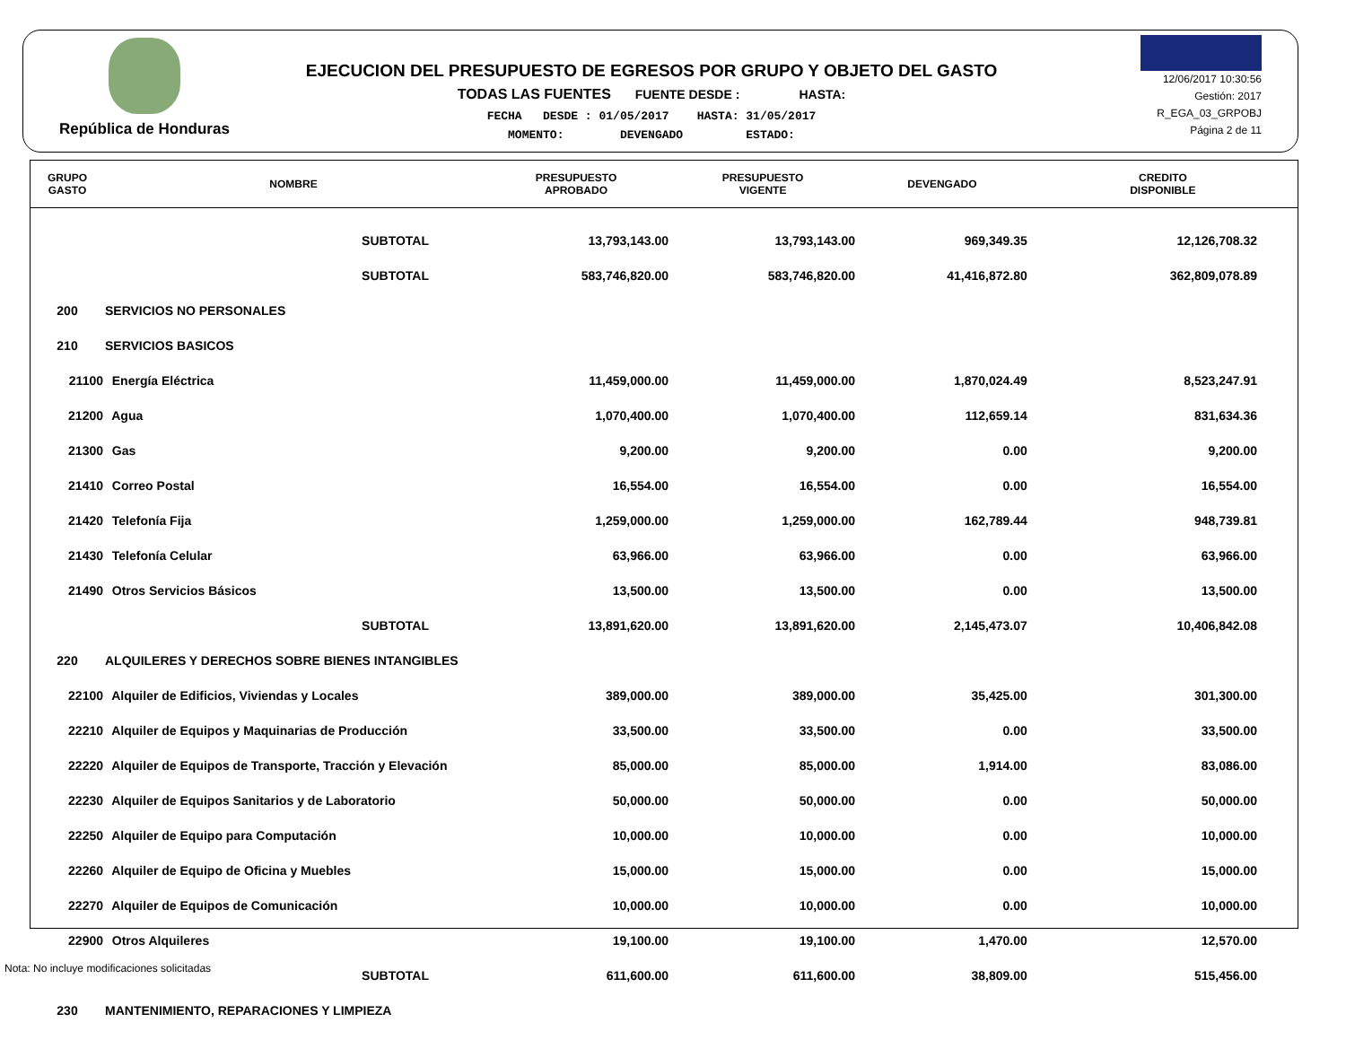República de Honduras
EJECUCION DEL PRESUPUESTO DE EGRESOS POR GRUPO Y OBJETO DEL GASTO
TODAS LAS FUENTES FUENTE DESDE : HASTA:
FECHA DESDE : 01/05/2017 HASTA: 31/05/2017
MOMENTO: DEVENGADO ESTADO:
12/06/2017 10:30:56
Gestión: 2017
R_EGA_03_GRPOBJ
Página 2 de 11
| GRUPO GASTO | NOMBRE | PRESUPUESTO APROBADO | PRESUPUESTO VIGENTE | DEVENGADO | CREDITO DISPONIBLE |
| --- | --- | --- | --- | --- | --- |
| | SUBTOTAL | 13,793,143.00 | 13,793,143.00 | 969,349.35 | 12,126,708.32 |
| | SUBTOTAL | 583,746,820.00 | 583,746,820.00 | 41,416,872.80 | 362,809,078.89 |
| 200 | SERVICIOS NO PERSONALES | | | | |
| 210 | SERVICIOS BASICOS | | | | |
| 21100 | Energía Eléctrica | 11,459,000.00 | 11,459,000.00 | 1,870,024.49 | 8,523,247.91 |
| 21200 | Agua | 1,070,400.00 | 1,070,400.00 | 112,659.14 | 831,634.36 |
| 21300 | Gas | 9,200.00 | 9,200.00 | 0.00 | 9,200.00 |
| 21410 | Correo Postal | 16,554.00 | 16,554.00 | 0.00 | 16,554.00 |
| 21420 | Telefonía Fija | 1,259,000.00 | 1,259,000.00 | 162,789.44 | 948,739.81 |
| 21430 | Telefonía Celular | 63,966.00 | 63,966.00 | 0.00 | 63,966.00 |
| 21490 | Otros Servicios Básicos | 13,500.00 | 13,500.00 | 0.00 | 13,500.00 |
| | SUBTOTAL | 13,891,620.00 | 13,891,620.00 | 2,145,473.07 | 10,406,842.08 |
| 220 | ALQUILERES Y DERECHOS SOBRE BIENES INTANGIBLES | | | | |
| 22100 | Alquiler de Edificios, Viviendas y Locales | 389,000.00 | 389,000.00 | 35,425.00 | 301,300.00 |
| 22210 | Alquiler de Equipos y Maquinarias de Producción | 33,500.00 | 33,500.00 | 0.00 | 33,500.00 |
| 22220 | Alquiler de Equipos de Transporte, Tracción y Elevación | 85,000.00 | 85,000.00 | 1,914.00 | 83,086.00 |
| 22230 | Alquiler de Equipos Sanitarios y de Laboratorio | 50,000.00 | 50,000.00 | 0.00 | 50,000.00 |
| 22250 | Alquiler de Equipo para Computación | 10,000.00 | 10,000.00 | 0.00 | 10,000.00 |
| 22260 | Alquiler de Equipo de Oficina y Muebles | 15,000.00 | 15,000.00 | 0.00 | 15,000.00 |
| 22270 | Alquiler de Equipos de Comunicación | 10,000.00 | 10,000.00 | 0.00 | 10,000.00 |
| 22900 | Otros Alquileres | 19,100.00 | 19,100.00 | 1,470.00 | 12,570.00 |
| | SUBTOTAL | 611,600.00 | 611,600.00 | 38,809.00 | 515,456.00 |
| 230 | MANTENIMIENTO, REPARACIONES Y LIMPIEZA | | | | |
Nota: No incluye modificaciones solicitadas